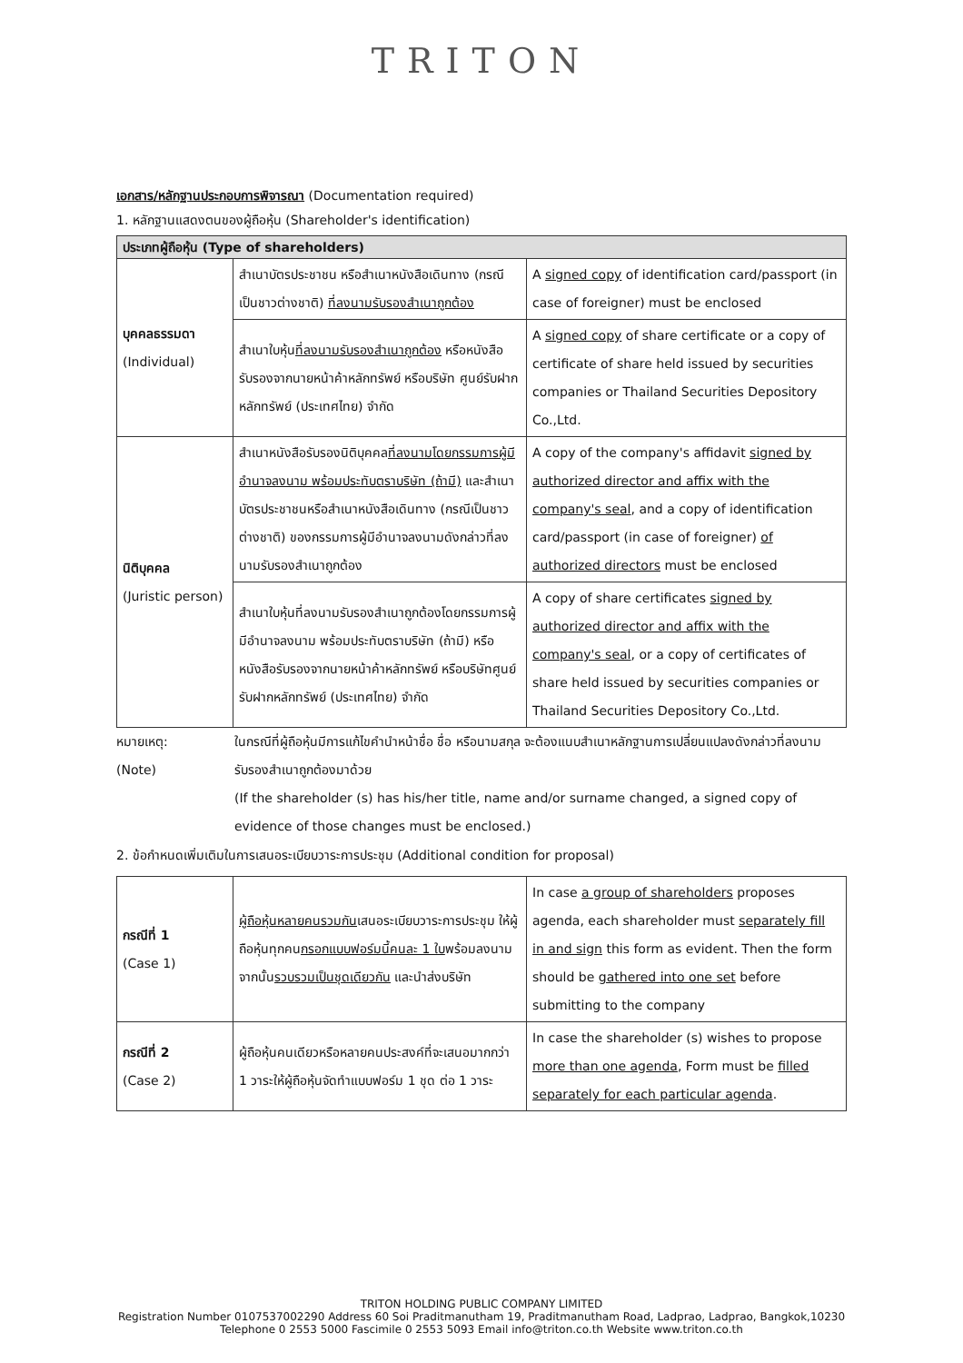TRITON
เอกสาร/หลักฐานประกอบการพิจารณา (Documentation required)
1. หลักฐานแสดงตนของผู้ถือหุ้น (Shareholder's identification)
| ประเภทผู้ถือหุ้น (Type of shareholders) | | |
| --- | --- | --- |
| บุคคลธรรมดา (Individual) | สำเนาบัตรประชาชน หรือสำเนาหนังสือเดินทาง (กรณีเป็นชาวต่างชาติ) ที่ลงนามรับรองสำเนาถูกต้อง | A signed copy of identification card/passport (in case of foreigner) must be enclosed |
| | สำเนาใบหุ้น ที่ลงนามรับรองสำเนาถูกต้อง หรือหนังสือรับรองจากนายหน้าค้าหลักทรัพย์ หรือบริษัท ศูนย์รับฝากหลักทรัพย์ (ประเทศไทย) จำกัด | A signed copy of share certificate or a copy of certificate of share held issued by securities companies or Thailand Securities Depository Co.,Ltd. |
| นิติบุคคล (Juristic person) | สำเนาหนังสือรับรองนิติบุคคล ที่ลงนามโดยกรรมการผู้มีอำนาจลงนาม พร้อมประทับตราบริษัท (ถ้ามี) และสำเนาบัตรประชาชนหรือสำเนาหนังสือเดินทาง (กรณีเป็นชาวต่างชาติ) ของกรรมการผู้มีอำนาจลงนามดังกล่าวที่ลงนามรับรองสำเนาถูกต้อง | A copy of the company's affidavit signed by authorized director and affix with the company's seal , and a copy of identification card/passport (in case of foreigner) of authorized directors must be enclosed |
| | สำเนาใบหุ้นที่ลงนามรับรองสำเนาถูกต้องโดยกรรมการผู้มีอำนาจลงนาม พร้อมประทับตราบริษัท (ถ้ามี) หรือหนังสือรับรองจากนายหน้าค้าหลักทรัพย์ หรือบริษัทศูนย์รับฝากหลักทรัพย์ (ประเทศไทย) จำกัด | A copy of share certificates signed by authorized director and affix with the company's seal , or a copy of certificates of share held issued by securities companies or Thailand Securities Depository Co.,Ltd. |
หมายเหตุ:
(Note)
ในกรณีที่ผู้ถือหุ้นมีการแก้ไขคำนำหน้าชื่อ ชื่อ หรือนามสกุล จะต้องแนบสำเนาหลักฐานการเปลี่ยนแปลงดังกล่าวที่ลงนามรับรองสำเนาถูกต้องมาด้วย
(If the shareholder (s) has his/her title, name and/or surname changed, a signed copy of evidence of those changes must be enclosed.)
2. ข้อกำหนดเพิ่มเติมในการเสนอระเบียบวาระการประชุม (Additional condition for proposal)
| กรณีที่ 1 (Case 1) | ผู้ถือหุ้นหลายคนรวมกัน เสนอระเบียบวาระการประชุม ให้ผู้ถือหุ้นทุกคน กรอกแบบฟอร์มนี้คนละ 1 ใบ พร้อมลงนามจากนั้น รวบรวมเป็นชุดเดียวกัน และนำส่งบริษัท | In case a group of shareholders proposes agenda, each shareholder must separately fill in and sign this form as evident. Then the form should be gathered into one set before submitting to the company |
| กรณีที่ 2 (Case 2) | ผู้ถือหุ้นคนเดียวหรือหลายคนประสงค์ที่จะเสนอมากกว่า 1 วาระให้ผู้ถือหุ้นจัดทำแบบฟอร์ม 1 ชุด ต่อ 1 วาระ | In case the shareholder (s) wishes to propose more than one agenda , Form must be filled separately for each particular agenda . |
TRITON HOLDING PUBLIC COMPANY LIMITED
Registration Number 0107537002290 Address 60 Soi Praditmanutham 19, Praditmanutham Road, Ladprao, Ladprao, Bangkok,10230
Telephone 0 2553 5000 Fascimile 0 2553 5093 Email info@triton.co.th Website www.triton.co.th